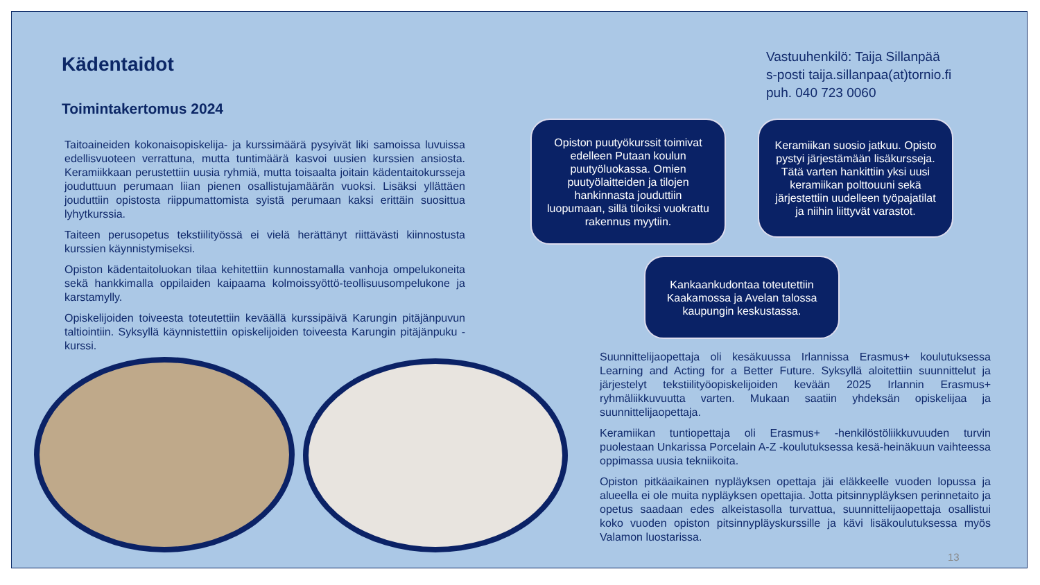Kädentaidot
Toimintakertomus 2024
Taitoaineiden kokonaisopiskelija- ja kurssimäärä pysyivät liki samoissa luvuissa edellisvuoteen verrattuna, mutta tuntimäärä kasvoi uusien kurssien ansiosta. Keramiikkaan perustettiin uusia ryhmiä, mutta toisaalta joitain kädentaitokursseja jouduttuun perumaan liian pienen osallistujamäärän vuoksi. Lisäksi yllättäen jouduttiin opistosta riippumattomista syistä perumaan kaksi erittäin suosittua lyhytkurssia.
Taiteen perusopetus tekstiilityössä ei vielä herättänyt riittävästi kiinnostusta kurssien käynnistymiseksi.
Opiston kädentaitoluokan tilaa kehitettiin kunnostamalla vanhoja ompelukoneita sekä hankkimalla oppilaiden kaipaama kolmoissyöttö-teollisuusompelukone ja karstamylly.
Opiskelijoiden toiveesta toteutettiin keväällä kurssipäivä Karungin pitäjänpuvun taltiointiin. Syksyllä käynnistettiin opiskelijoiden toiveesta Karungin pitäjänpuku -kurssi.
Vastuuhenkilö: Taija Sillanpää
s-posti taija.sillanpaa(at)tornio.fi
puh. 040 723 0060
Opiston puutyökurssit toimivat edelleen Putaan koulun puutyöluokassa. Omien puutyölaitteiden ja tilojen hankinnasta jouduttiin luopumaan, sillä tiloiksi vuokrattu rakennus myytiin.
Keramiikan suosio jatkuu. Opisto pystyi järjestämään lisäkursseja. Tätä varten hankittiin yksi uusi keramiikan polttouuni sekä järjestettiin uudelleen työpajatilat ja niihin liittyvät varastot.
Kankaankudontaa toteutettiin Kaakamossa ja Avelan talossa kaupungin keskustassa.
Suunnittelijaopettaja oli kesäkuussa Irlannissa Erasmus+ koulutuksessa Learning and Acting for a Better Future. Syksyllä aloitettiin suunnittelut ja järjestelyt tekstiilityöopiskelijoiden kevään 2025 Irlannin Erasmus+ ryhmäliikkuvuutta varten. Mukaan saatiin yhdeksän opiskelijaa ja suunnittelijaopettaja.
Keramiikan tuntiopettaja oli Erasmus+ -henkilöstöliikkuvuuden turvin puolestaan Unkarissa Porcelain A-Z -koulutuksessa kesä-heinäkuun vaihteessa oppimassa uusia tekniikoita.
Opiston pitkäaikainen nypläyksen opettaja jäi eläkkeelle vuoden lopussa ja alueella ei ole muita nypläyksen opettajia. Jotta pitsinnypläyksen perinnetaito ja opetus saadaan edes alkeistasolla turvattua, suunnittelijaopettaja osallistui koko vuoden opiston pitsinnypläyskurssille ja kävi lisäkoulutuksessa myös Valamon luostarissa.
13